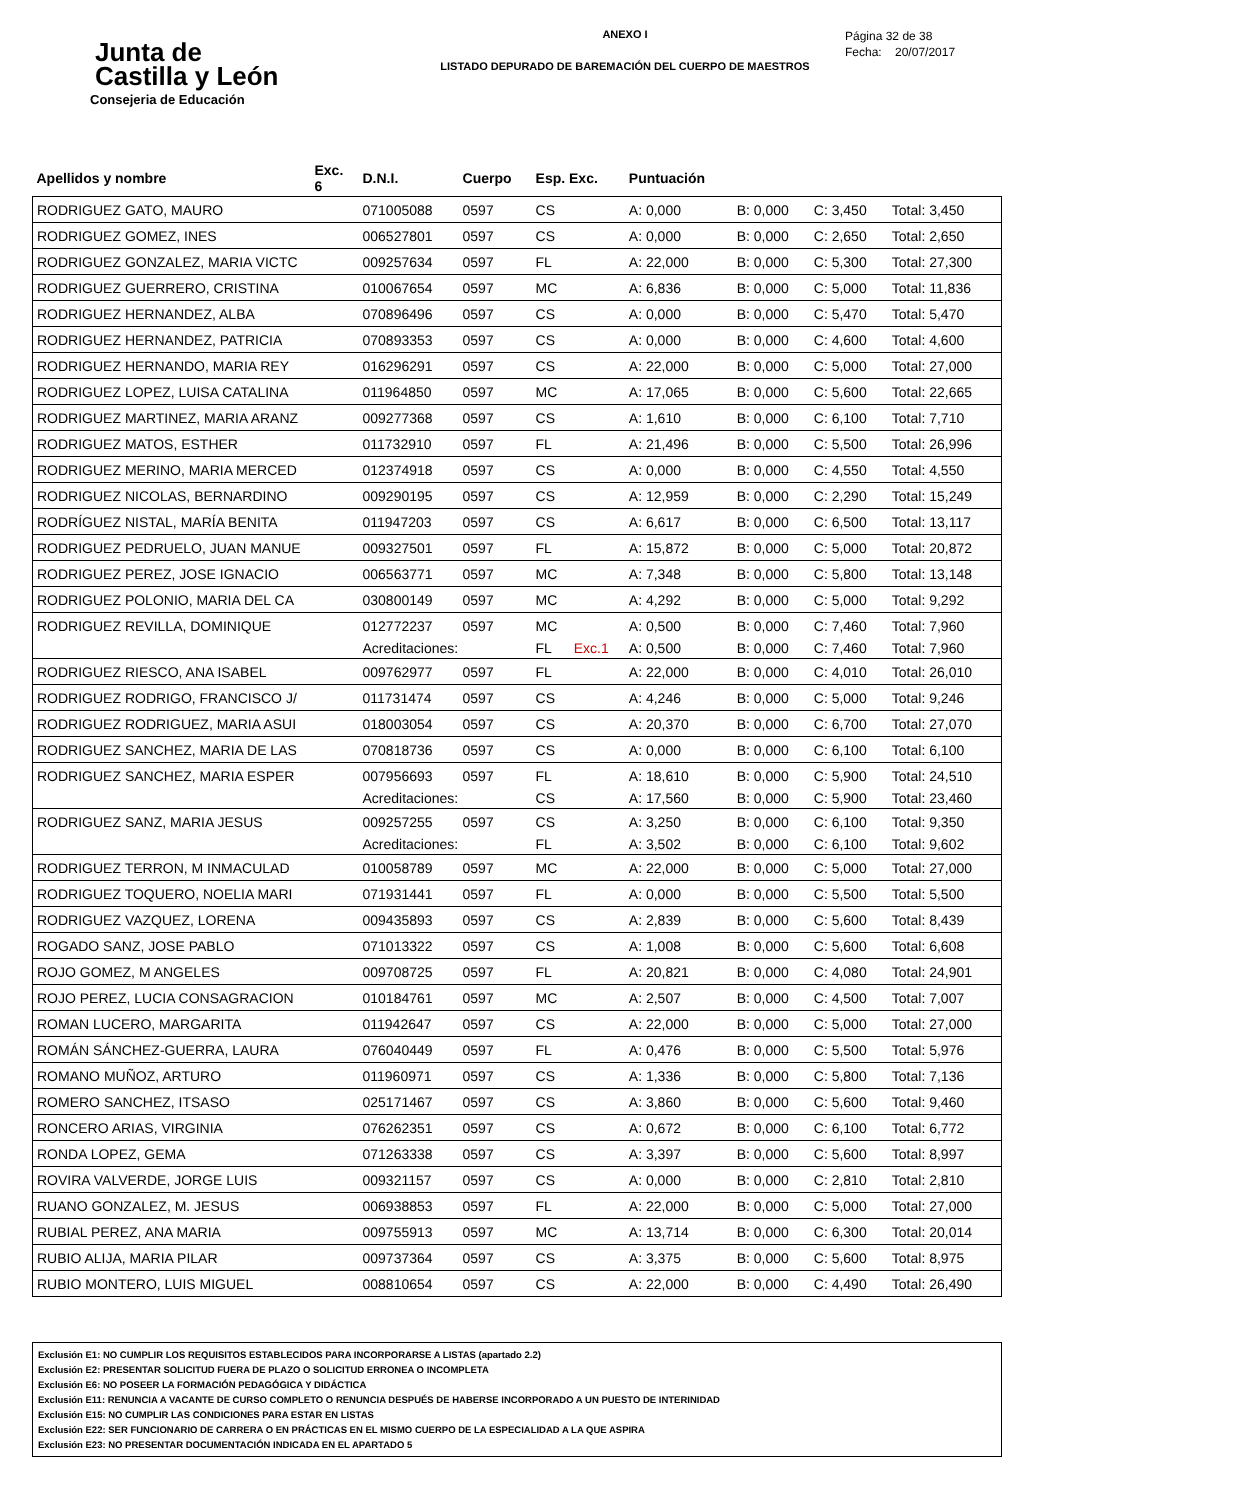Junta de
Castilla y León
Consejeria de Educación
ANEXO I
LISTADO DEPURADO DE BAREMACIÓN DEL CUERPO DE MAESTROS
Página 32 de 38
Fecha: 20/07/2017
| Apellidos y nombre | Exc. 6 | D.N.I. | Cuerpo | Esp. Exc. | | Puntuación | | | |
| --- | --- | --- | --- | --- | --- | --- | --- | --- | --- |
| RODRIGUEZ GATO, MAURO | | 071005088 | 0597 | CS | | A: 0,000 | B: 0,000 | C: 3,450 | Total: 3,450 |
| RODRIGUEZ GOMEZ, INES | | 006527801 | 0597 | CS | | A: 0,000 | B: 0,000 | C: 2,650 | Total: 2,650 |
| RODRIGUEZ GONZALEZ, MARIA VICTC | | 009257634 | 0597 | FL | | A: 22,000 | B: 0,000 | C: 5,300 | Total: 27,300 |
| RODRIGUEZ GUERRERO, CRISTINA | | 010067654 | 0597 | MC | | A: 6,836 | B: 0,000 | C: 5,000 | Total: 11,836 |
| RODRIGUEZ HERNANDEZ, ALBA | | 070896496 | 0597 | CS | | A: 0,000 | B: 0,000 | C: 5,470 | Total: 5,470 |
| RODRIGUEZ HERNANDEZ, PATRICIA | | 070893353 | 0597 | CS | | A: 0,000 | B: 0,000 | C: 4,600 | Total: 4,600 |
| RODRIGUEZ HERNANDO, MARIA REY | | 016296291 | 0597 | CS | | A: 22,000 | B: 0,000 | C: 5,000 | Total: 27,000 |
| RODRIGUEZ LOPEZ, LUISA CATALINA | | 011964850 | 0597 | MC | | A: 17,065 | B: 0,000 | C: 5,600 | Total: 22,665 |
| RODRIGUEZ MARTINEZ, MARIA ARANZ | | 009277368 | 0597 | CS | | A: 1,610 | B: 0,000 | C: 6,100 | Total: 7,710 |
| RODRIGUEZ MATOS, ESTHER | | 011732910 | 0597 | FL | | A: 21,496 | B: 0,000 | C: 5,500 | Total: 26,996 |
| RODRIGUEZ MERINO, MARIA MERCED | | 012374918 | 0597 | CS | | A: 0,000 | B: 0,000 | C: 4,550 | Total: 4,550 |
| RODRIGUEZ NICOLAS, BERNARDINO | | 009290195 | 0597 | CS | | A: 12,959 | B: 0,000 | C: 2,290 | Total: 15,249 |
| RODRÍGUEZ NISTAL, MARÍA BENITA | | 011947203 | 0597 | CS | | A: 6,617 | B: 0,000 | C: 6,500 | Total: 13,117 |
| RODRIGUEZ PEDRUELO, JUAN MANUE | | 009327501 | 0597 | FL | | A: 15,872 | B: 0,000 | C: 5,000 | Total: 20,872 |
| RODRIGUEZ PEREZ, JOSE IGNACIO | | 006563771 | 0597 | MC | | A: 7,348 | B: 0,000 | C: 5,800 | Total: 13,148 |
| RODRIGUEZ POLONIO, MARIA DEL CA | | 030800149 | 0597 | MC | | A: 4,292 | B: 0,000 | C: 5,000 | Total: 9,292 |
| RODRIGUEZ REVILLA, DOMINIQUE | | 012772237 | 0597 | MC | | A: 0,500 | B: 0,000 | C: 7,460 | Total: 7,960 |
| | | Acreditaciones: | | FL | Exc.1 | A: 0,500 | B: 0,000 | C: 7,460 | Total: 7,960 |
| RODRIGUEZ RIESCO, ANA ISABEL | | 009762977 | 0597 | FL | | A: 22,000 | B: 0,000 | C: 4,010 | Total: 26,010 |
| RODRIGUEZ RODRIGO, FRANCISCO J/ | | 011731474 | 0597 | CS | | A: 4,246 | B: 0,000 | C: 5,000 | Total: 9,246 |
| RODRIGUEZ RODRIGUEZ, MARIA ASUI | | 018003054 | 0597 | CS | | A: 20,370 | B: 0,000 | C: 6,700 | Total: 27,070 |
| RODRIGUEZ SANCHEZ, MARIA DE LAS | | 070818736 | 0597 | CS | | A: 0,000 | B: 0,000 | C: 6,100 | Total: 6,100 |
| RODRIGUEZ SANCHEZ, MARIA ESPER | | 007956693 | 0597 | FL | | A: 18,610 | B: 0,000 | C: 5,900 | Total: 24,510 |
| | | Acreditaciones: | | CS | | A: 17,560 | B: 0,000 | C: 5,900 | Total: 23,460 |
| RODRIGUEZ SANZ, MARIA JESUS | | 009257255 | 0597 | CS | | A: 3,250 | B: 0,000 | C: 6,100 | Total: 9,350 |
| | | Acreditaciones: | | FL | | A: 3,502 | B: 0,000 | C: 6,100 | Total: 9,602 |
| RODRIGUEZ TERRON, M INMACULAD | | 010058789 | 0597 | MC | | A: 22,000 | B: 0,000 | C: 5,000 | Total: 27,000 |
| RODRIGUEZ TOQUERO, NOELIA MARI | | 071931441 | 0597 | FL | | A: 0,000 | B: 0,000 | C: 5,500 | Total: 5,500 |
| RODRIGUEZ VAZQUEZ, LORENA | | 009435893 | 0597 | CS | | A: 2,839 | B: 0,000 | C: 5,600 | Total: 8,439 |
| ROGADO SANZ, JOSE PABLO | | 071013322 | 0597 | CS | | A: 1,008 | B: 0,000 | C: 5,600 | Total: 6,608 |
| ROJO GOMEZ, M ANGELES | | 009708725 | 0597 | FL | | A: 20,821 | B: 0,000 | C: 4,080 | Total: 24,901 |
| ROJO PEREZ, LUCIA CONSAGRACION | | 010184761 | 0597 | MC | | A: 2,507 | B: 0,000 | C: 4,500 | Total: 7,007 |
| ROMAN LUCERO, MARGARITA | | 011942647 | 0597 | CS | | A: 22,000 | B: 0,000 | C: 5,000 | Total: 27,000 |
| ROMÁN SÁNCHEZ-GUERRA, LAURA | | 076040449 | 0597 | FL | | A: 0,476 | B: 0,000 | C: 5,500 | Total: 5,976 |
| ROMANO MUÑOZ, ARTURO | | 011960971 | 0597 | CS | | A: 1,336 | B: 0,000 | C: 5,800 | Total: 7,136 |
| ROMERO SANCHEZ, ITSASO | | 025171467 | 0597 | CS | | A: 3,860 | B: 0,000 | C: 5,600 | Total: 9,460 |
| RONCERO ARIAS, VIRGINIA | | 076262351 | 0597 | CS | | A: 0,672 | B: 0,000 | C: 6,100 | Total: 6,772 |
| RONDA LOPEZ, GEMA | | 071263338 | 0597 | CS | | A: 3,397 | B: 0,000 | C: 5,600 | Total: 8,997 |
| ROVIRA VALVERDE, JORGE LUIS | | 009321157 | 0597 | CS | | A: 0,000 | B: 0,000 | C: 2,810 | Total: 2,810 |
| RUANO GONZALEZ, M. JESUS | | 006938853 | 0597 | FL | | A: 22,000 | B: 0,000 | C: 5,000 | Total: 27,000 |
| RUBIAL PEREZ, ANA MARIA | | 009755913 | 0597 | MC | | A: 13,714 | B: 0,000 | C: 6,300 | Total: 20,014 |
| RUBIO ALIJA, MARIA PILAR | | 009737364 | 0597 | CS | | A: 3,375 | B: 0,000 | C: 5,600 | Total: 8,975 |
| RUBIO MONTERO, LUIS MIGUEL | | 008810654 | 0597 | CS | | A: 22,000 | B: 0,000 | C: 4,490 | Total: 26,490 |
Exclusión E1: NO CUMPLIR LOS REQUISITOS ESTABLECIDOS PARA INCORPORARSE A LISTAS (apartado 2.2)
Exclusión E2: PRESENTAR SOLICITUD FUERA DE PLAZO O SOLICITUD ERRONEA O INCOMPLETA
Exclusión E6: NO POSEER LA FORMACIÓN PEDAGÓGICA Y DIDÁCTICA
Exclusión E11: RENUNCIA A VACANTE DE CURSO COMPLETO O RENUNCIA DESPUÉS DE HABERSE INCORPORADO A UN PUESTO DE INTERINIDAD
Exclusión E15: NO CUMPLIR LAS CONDICIONES PARA ESTAR EN LISTAS
Exclusión E22: SER FUNCIONARIO DE CARRERA O EN PRÁCTICAS EN EL MISMO CUERPO DE LA ESPECIALIDAD A LA QUE ASPIRA
Exclusión E23: NO PRESENTAR DOCUMENTACIÓN INDICADA EN EL APARTADO 5